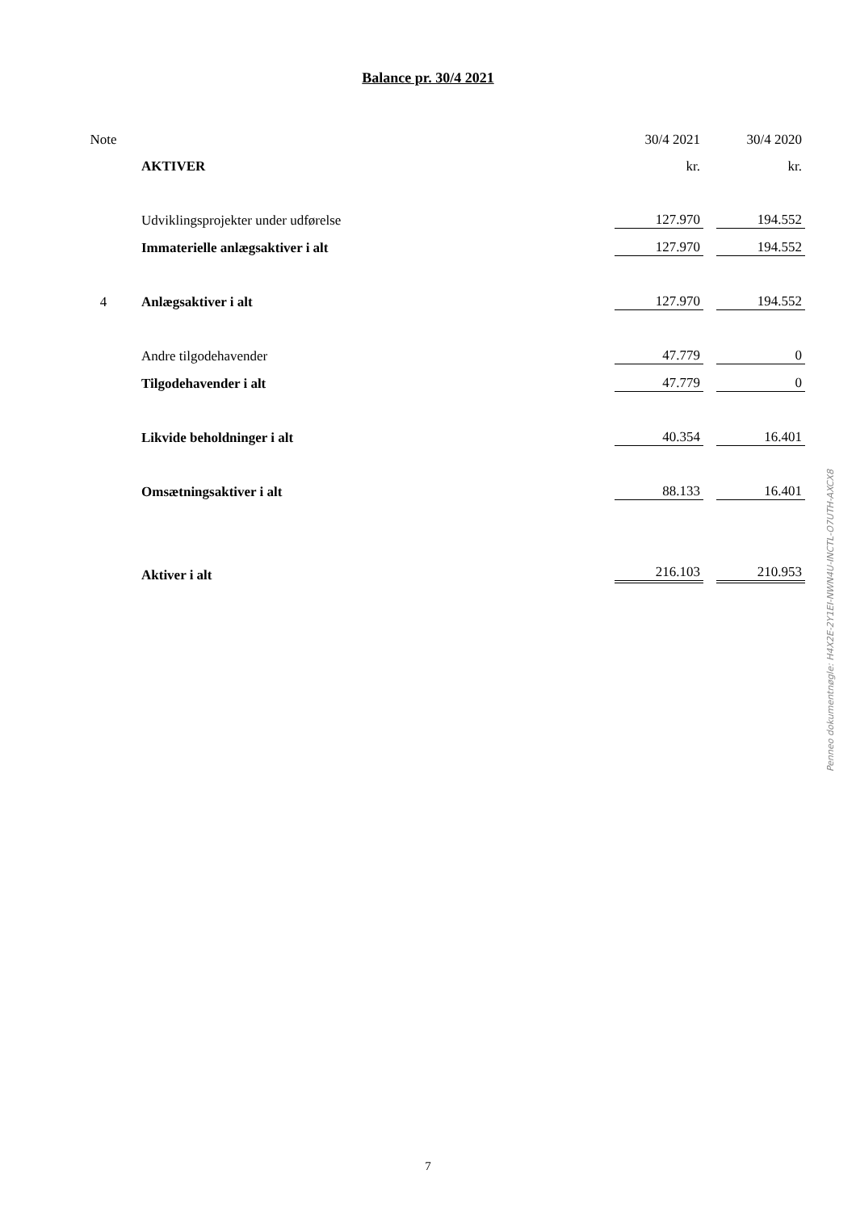Balance pr. 30/4 2021
| Note | | | 30/4 2021 | | 30/4 2020 |
| | | AKTIVER | kr. | | kr. |
| | | Udviklingsprojekter under udførelse | 127.970 | | 194.552 |
| | | Immaterielle anlægsaktiver i alt | 127.970 | | 194.552 |
| 4 | | Anlægsaktiver i alt | 127.970 | | 194.552 |
| | | Andre tilgodehavender | 47.779 | | 0 |
| | | Tilgodehavender i alt | 47.779 | | 0 |
| | | Likvide beholdninger i alt | 40.354 | | 16.401 |
| | | Omsætningsaktiver i alt | 88.133 | | 16.401 |
| | | Aktiver i alt | 216.103 | | 210.953 |
Penneo dokumentnøgle: H4X2E-2Y1EI-NWN4U-INCTL-O7UTH-AXCX8
7